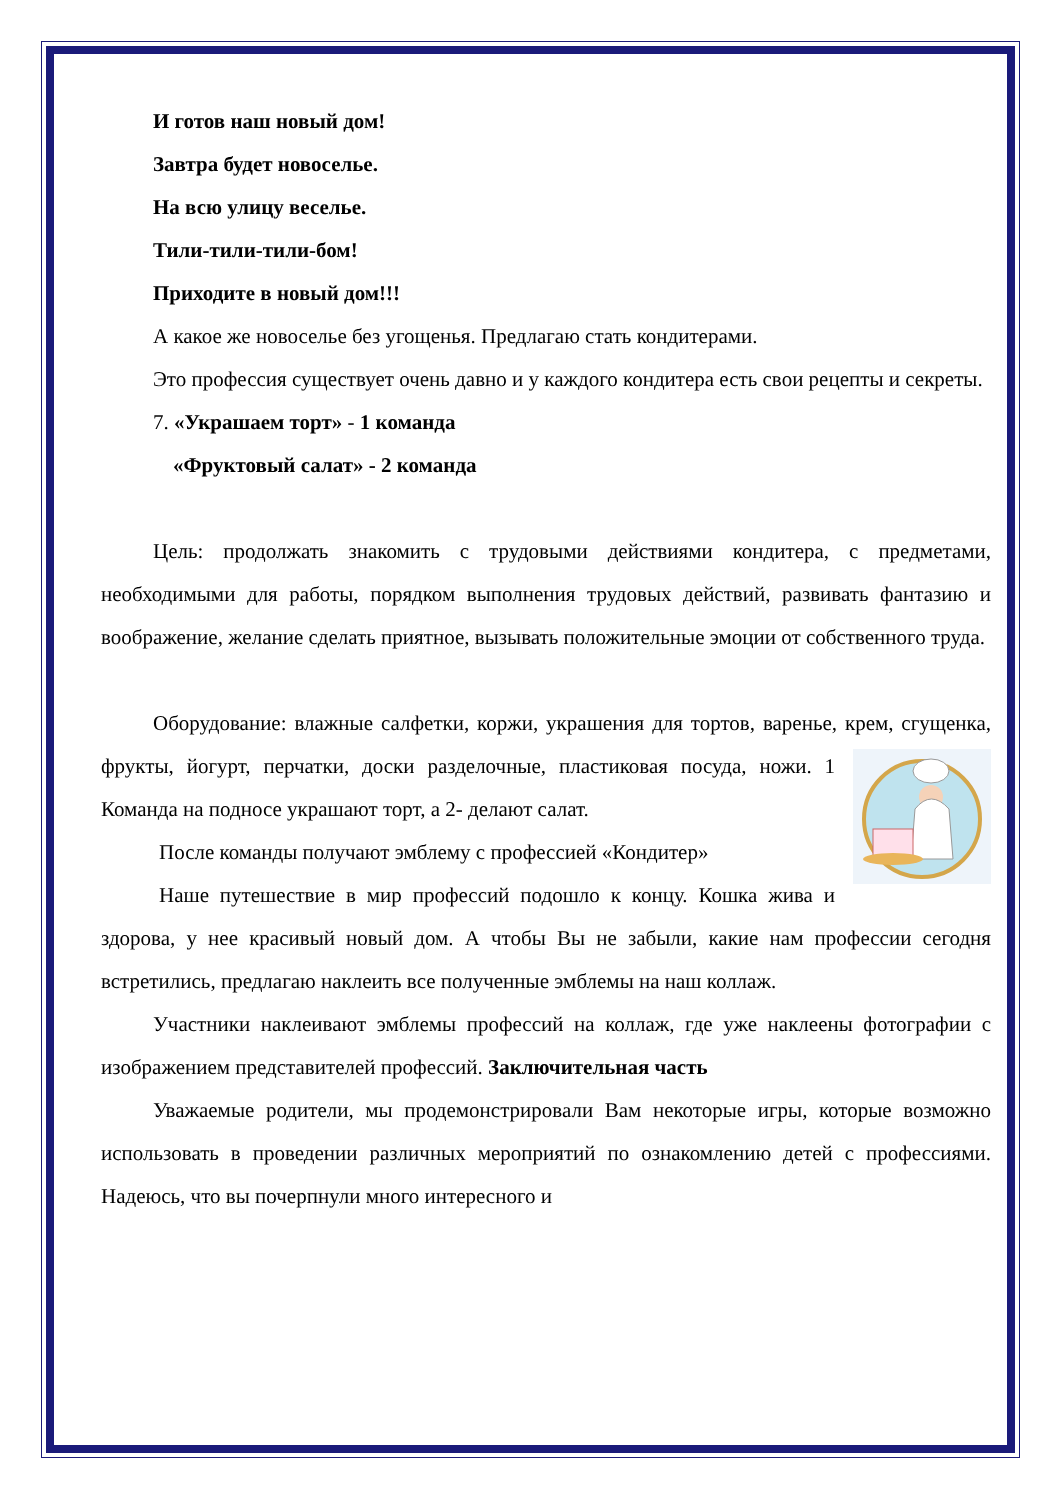И готов наш новый дом!
Завтра будет новоселье.
На всю улицу веселье.
Тили-тили-тили-бом!
Приходите в новый дом!!!
А какое же новоселье без угощенья. Предлагаю стать кондитерами.
Это профессия существует очень давно и у каждого кондитера есть свои рецепты и секреты.
7. «Украшаем торт» - 1 команда
«Фруктовый салат» - 2 команда
Цель: продолжать знакомить с трудовыми действиями кондитера, с предметами, необходимыми для работы, порядком выполнения трудовых действий, развивать фантазию и воображение, желание сделать приятное, вызывать положительные эмоции от собственного труда.
Оборудование: влажные салфетки, коржи, украшения для тортов, варенье, крем, сгущенка, фрукты, йогурт, перчатки, доски разделочные, пластиковая посуда, ножи. 1 Команда на подносе украшают торт, а 2- делают салат.
После команды получают эмблему с профессией «Кондитер»
Наше путешествие в мир профессий подошло к концу. Кошка жива и здорова, у нее красивый новый дом. А чтобы Вы не забыли, какие нам профессии сегодня встретились, предлагаю наклеить все полученные эмблемы на наш коллаж.
Участники наклеивают эмблемы профессий на коллаж, где уже наклеены фотографии с изображением представителей профессий. Заключительная часть
Уважаемые родители, мы продемонстрировали Вам некоторые игры, которые возможно использовать в проведении различных мероприятий по ознакомлению детей с профессиями. Надеюсь, что вы почерпнули много интересного и